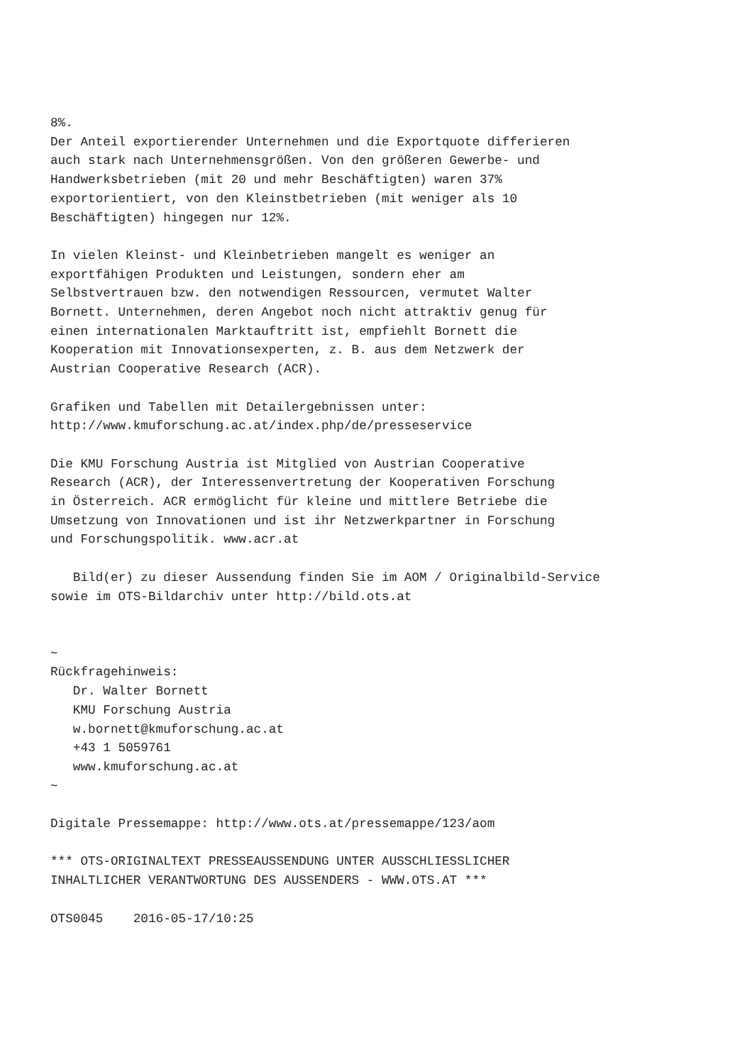8%.
Der Anteil exportierender Unternehmen und die Exportquote differieren
auch stark nach Unternehmensgrößen. Von den größeren Gewerbe- und
Handwerksbetrieben (mit 20 und mehr Beschäftigten) waren 37%
exportorientiert, von den Kleinstbetrieben (mit weniger als 10
Beschäftigten) hingegen nur 12%.

In vielen Kleinst- und Kleinbetrieben mangelt es weniger an
exportfähigen Produkten und Leistungen, sondern eher am
Selbstvertrauen bzw. den notwendigen Ressourcen, vermutet Walter
Bornett. Unternehmen, deren Angebot noch nicht attraktiv genug für
einen internationalen Marktauftritt ist, empfiehlt Bornett die
Kooperation mit Innovationsexperten, z. B. aus dem Netzwerk der
Austrian Cooperative Research (ACR).

Grafiken und Tabellen mit Detailergebnissen unter:
http://www.kmuforschung.ac.at/index.php/de/presseservice

Die KMU Forschung Austria ist Mitglied von Austrian Cooperative
Research (ACR), der Interessenvertretung der Kooperativen Forschung
in Österreich. ACR ermöglicht für kleine und mittlere Betriebe die
Umsetzung von Innovationen und ist ihr Netzwerkpartner in Forschung
und Forschungspolitik. www.acr.at

   Bild(er) zu dieser Aussendung finden Sie im AOM / Originalbild-Service
sowie im OTS-Bildarchiv unter http://bild.ots.at


~
Rückfragehinweis:
   Dr. Walter Bornett
   KMU Forschung Austria
   w.bornett@kmuforschung.ac.at
   +43 1 5059761
   www.kmuforschung.ac.at
~

Digitale Pressemappe: http://www.ots.at/pressemappe/123/aom

*** OTS-ORIGINALTEXT PRESSEAUSSENDUNG UNTER AUSSCHLIESSLICHER
INHALTLICHER VERANTWORTUNG DES AUSSENDERS - WWW.OTS.AT ***

OTS0045    2016-05-17/10:25